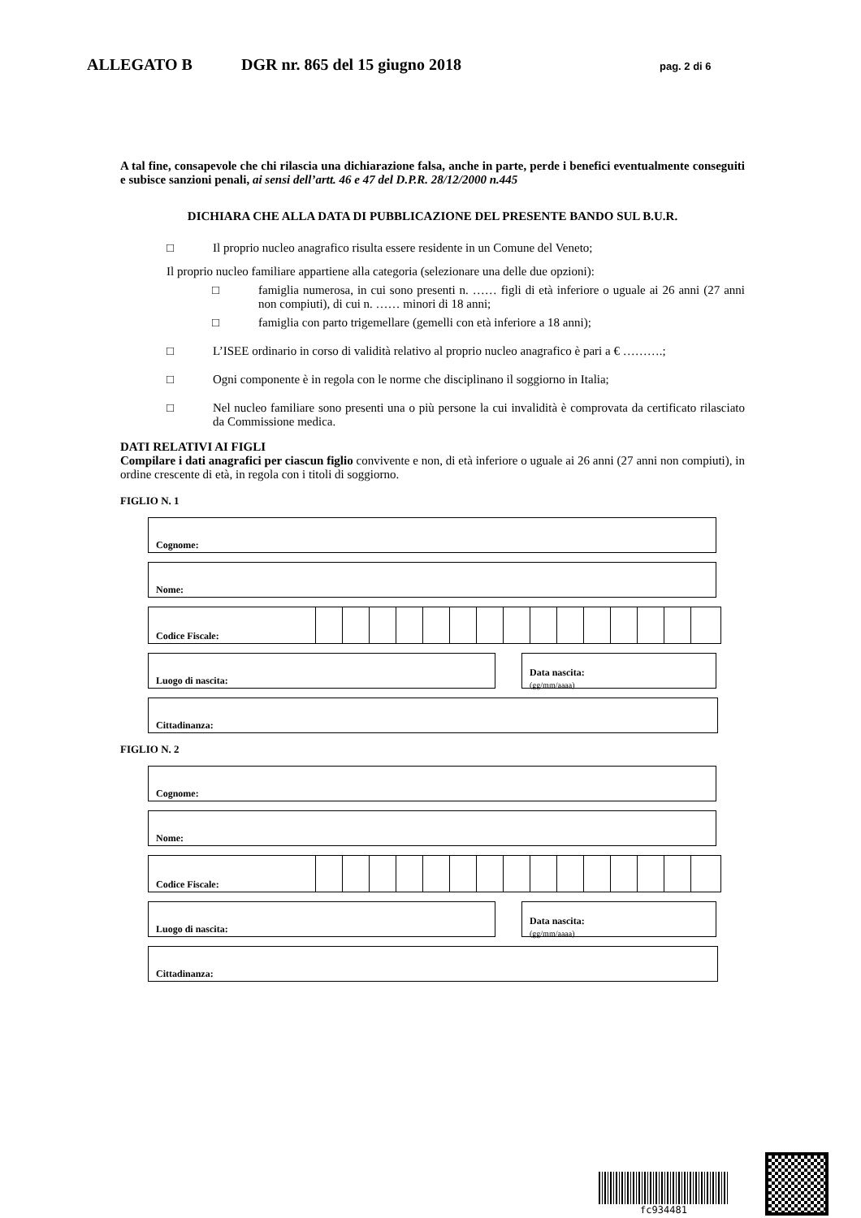ALLEGATO B DGR nr. 865 del 15 giugno 2018 pag. 2 di 6
A tal fine, consapevole che chi rilascia una dichiarazione falsa, anche in parte, perde i benefici eventualmente conseguiti e subisce sanzioni penali, ai sensi dell’artt. 46 e 47 del D.P.R. 28/12/2000 n.445
DICHIARA CHE ALLA DATA DI PUBBLICAZIONE DEL PRESENTE BANDO SUL B.U.R.
□ Il proprio nucleo anagrafico risulta essere residente in un Comune del Veneto;
Il proprio nucleo familiare appartiene alla categoria (selezionare una delle due opzioni):
□ famiglia numerosa, in cui sono presenti n. …… figli di età inferiore o uguale ai 26 anni (27 anni non compiuti), di cui n. …… minori di 18 anni;
□ famiglia con parto trigemellare (gemelli con età inferiore a 18 anni);
□ L’ISEE ordinario in corso di validità relativo al proprio nucleo anagrafico è pari a € ……….;
□ Ogni componente è in regola con le norme che disciplinano il soggiorno in Italia;
□ Nel nucleo familiare sono presenti una o più persone la cui invalidità è comprovata da certificato rilasciato da Commissione medica.
DATI RELATIVI AI FIGLI
Compilare i dati anagrafici per ciascun figlio convivente e non, di età inferiore o uguale ai 26 anni (27 anni non compiuti), in ordine crescente di età, in regola con i titoli di soggiorno.
FIGLIO N. 1
Cognome:
Nome:
Codice Fiscale:
Luogo di nascita:
Data nascita:
(gg/mm/aaaa)
Cittadinanza:
FIGLIO N. 2
Cognome:
Nome:
Codice Fiscale:
Luogo di nascita:
Data nascita:
(gg/mm/aaaa)
Cittadinanza:
fc934481